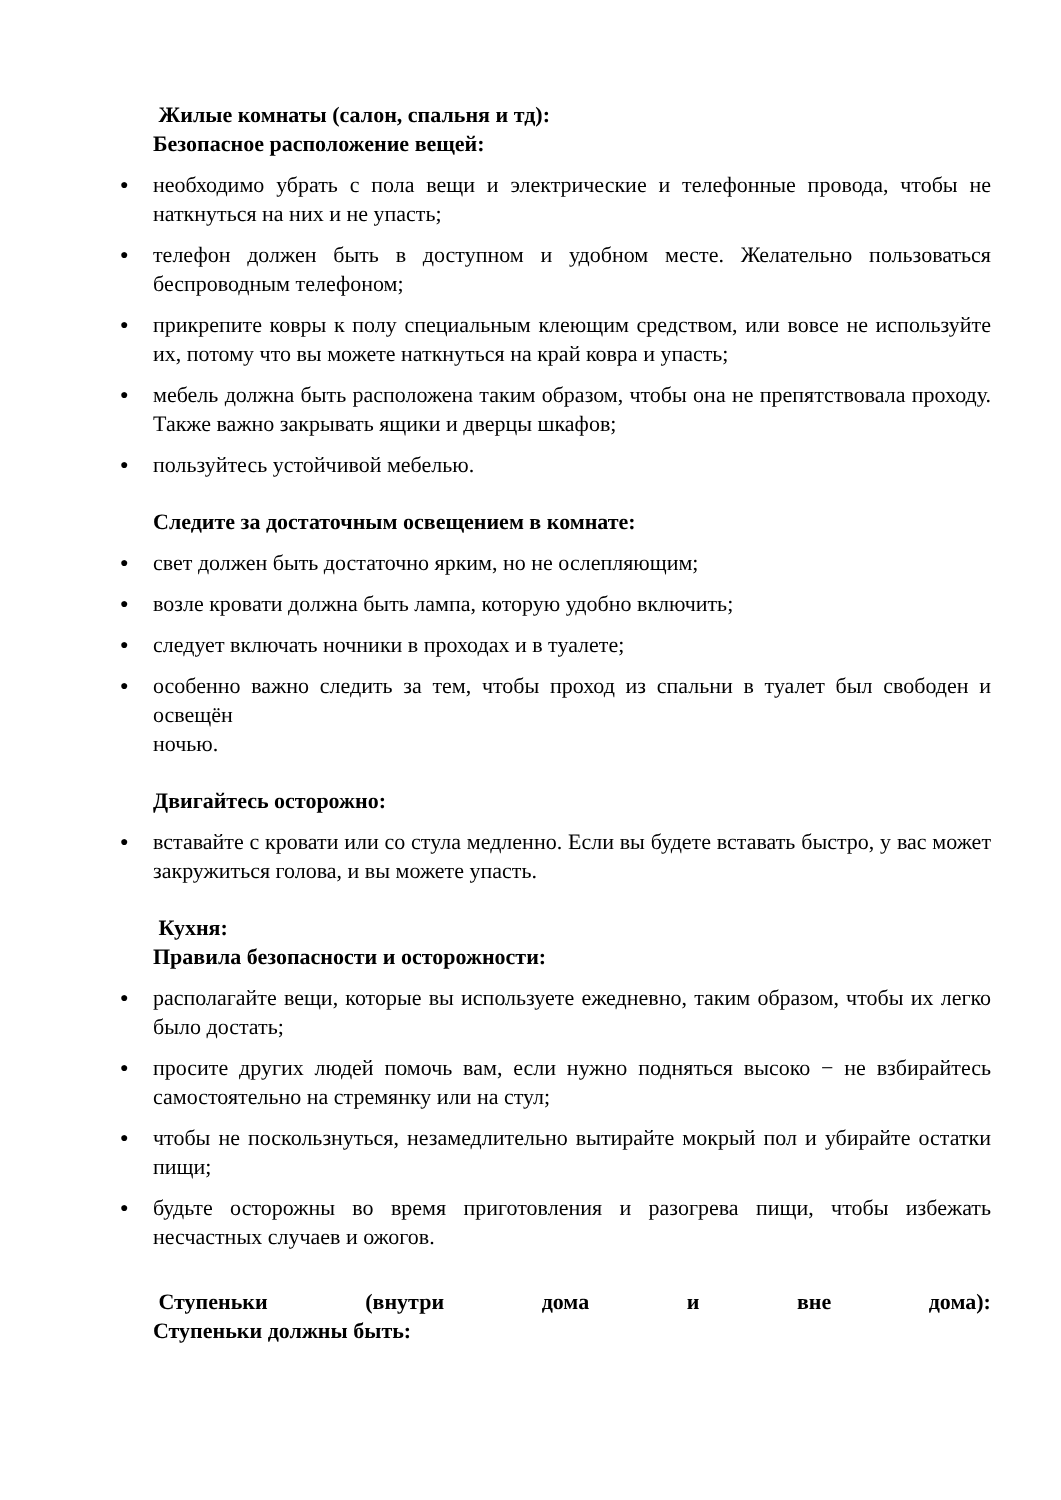Жилые комнаты (салон, спальня и тд):
Безопасное расположение вещей:
● необходимо убрать с пола вещи и электрические и телефонные провода, чтобы не наткнуться на них и не упасть;
● телефон должен быть в доступном и удобном месте. Желательно пользоваться беспроводным телефоном;
● прикрепите ковры к полу специальным клеющим средством, или вовсе не используйте их, потому что вы можете наткнуться на край ковра и упасть;
● мебель должна быть расположена таким образом, чтобы она не препятствовала проходу. Также важно закрывать ящики и дверцы шкафов;
● пользуйтесь устойчивой мебелью.
Следите за достаточным освещением в комнате:
● свет должен быть достаточно ярким, но не ослепляющим;
● возле кровати должна быть лампа, которую удобно включить;
● следует включать ночники в проходах и в туалете;
● особенно важно следить за тем, чтобы проход из спальни в туалет был свободен и освещён
ночью.
Двигайтесь осторожно:
● вставайте с кровати или со стула медленно. Если вы будете вставать быстро, у вас может закружиться голова, и вы можете упасть.
Кухня:
Правила безопасности и осторожности:
● располагайте вещи, которые вы используете ежедневно, таким образом, чтобы их легко было достать;
● просите других людей помочь вам, если нужно подняться высоко − не взбирайтесь самостоятельно на стремянку или на стул;
● чтобы не поскользнуться, незамедлительно вытирайте мокрый пол и убирайте остатки пищи;
● будьте осторожны во время приготовления и разогрева пищи, чтобы избежать несчастных случаев и ожогов.
Ступеньки (внутри дома и вне дома):
Ступеньки должны быть: